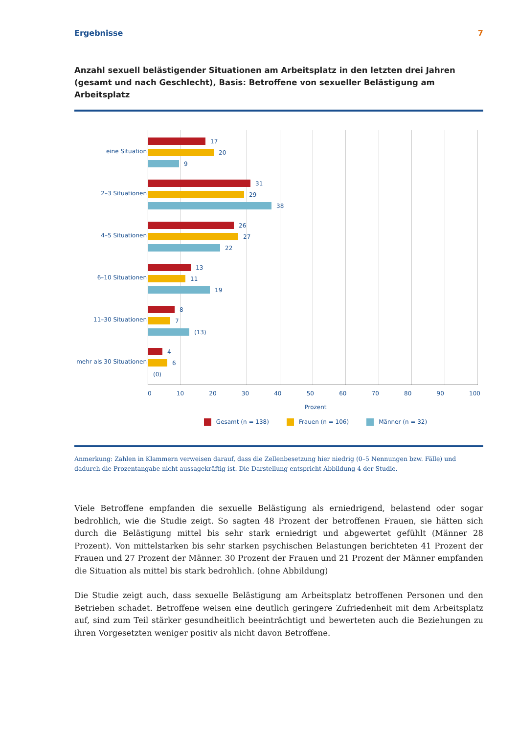Ergebnisse 7
Anzahl sexuell belästigender Situationen am Arbeitsplatz in den letzten drei Jahren (gesamt und nach Geschlecht), Basis: Betroffene von sexueller Belästigung am Arbeitsplatz
eine Situation
2–3 Situationen
4–5 Situationen
6–10 Situationen
11–30 Situationen
mehr als 30 Situationen
17
20
9
31
29
38
26
27
22
13
11
19
8
7
(13)
4
6
(0)
0 10 20 30 40 50 60 70 80 90 100
Prozent
Gesamt (n = 138) Frauen (n = 106) Männer (n = 32)
Anmerkung: Zahlen in Klammern verweisen darauf, dass die Zellenbesetzung hier niedrig (0–5 Nennungen bzw. Fälle) und dadurch die Prozentangabe nicht aussagekräftig ist. Die Darstellung entspricht Abbildung 4 der Studie.
Viele Betroffene empfanden die sexuelle Belästigung als erniedrigend, belastend oder sogar bedrohlich, wie die Studie zeigt. So sagten 48 Prozent der betroffenen Frauen, sie hätten sich durch die Belästigung mittel bis sehr stark erniedrigt und abgewertet gefühlt (Männer 28 Prozent). Von mittelstarken bis sehr starken psychischen Belastungen berichteten 41 Prozent der Frauen und 27 Prozent der Männer. 30 Prozent der Frauen und 21 Prozent der Männer empfanden die Situation als mittel bis stark bedrohlich. (ohne Abbildung)
Die Studie zeigt auch, dass sexuelle Belästigung am Arbeitsplatz betroffenen Personen und den Betrieben schadet. Betroffene weisen eine deutlich geringere Zufriedenheit mit dem Arbeitsplatz auf, sind zum Teil stärker gesundheitlich beeinträchtigt und bewerteten auch die Beziehungen zu ihren Vorgesetzten weniger positiv als nicht davon Betroffene.